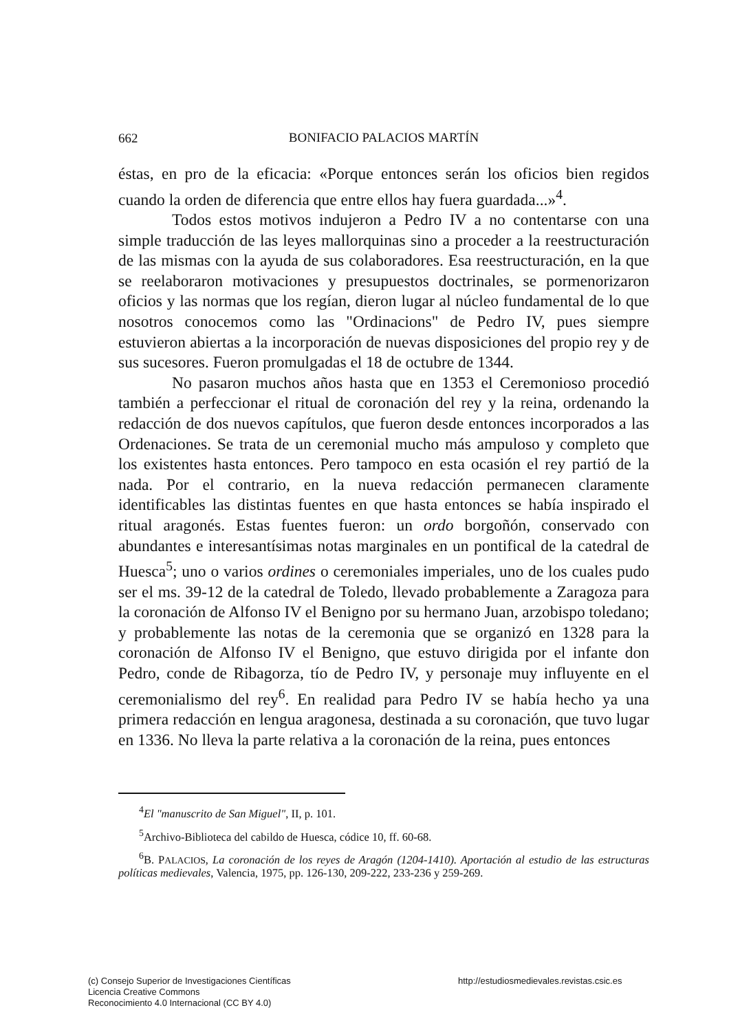662
BONIFACIO PALACIOS MARTÍN
éstas, en pro de la eficacia: «Porque entonces serán los oficios bien regidos cuando la orden de diferencia que entre ellos hay fuera guardada...»<sup>4</sup>.
Todos estos motivos indujeron a Pedro IV a no contentarse con una simple traducción de las leyes mallorquinas sino a proceder a la reestructuración de las mismas con la ayuda de sus colaboradores. Esa reestructuración, en la que se reelaboraron motivaciones y presupuestos doctrinales, se pormenorizaron oficios y las normas que los regían, dieron lugar al núcleo fundamental de lo que nosotros conocemos como las "Ordinacions" de Pedro IV, pues siempre estuvieron abiertas a la incorporación de nuevas disposiciones del propio rey y de sus sucesores. Fueron promulgadas el 18 de octubre de 1344.
No pasaron muchos años hasta que en 1353 el Ceremonioso procedió también a perfeccionar el ritual de coronación del rey y la reina, ordenando la redacción de dos nuevos capítulos, que fueron desde entonces incorporados a las Ordenaciones. Se trata de un ceremonial mucho más ampuloso y completo que los existentes hasta entonces. Pero tampoco en esta ocasión el rey partió de la nada. Por el contrario, en la nueva redacción permanecen claramente identificables las distintas fuentes en que hasta entonces se había inspirado el ritual aragonés. Estas fuentes fueron: un ordo borgoñón, conservado con abundantes e interesantísimas notas marginales en un pontifical de la catedral de Huesca<sup>5</sup>; uno o varios ordines o ceremoniales imperiales, uno de los cuales pudo ser el ms. 39-12 de la catedral de Toledo, llevado probablemente a Zaragoza para la coronación de Alfonso IV el Benigno por su hermano Juan, arzobispo toledano; y probablemente las notas de la ceremonia que se organizó en 1328 para la coronación de Alfonso IV el Benigno, que estuvo dirigida por el infante don Pedro, conde de Ribagorza, tío de Pedro IV, y personaje muy influyente en el ceremonialismo del rey<sup>6</sup>. En realidad para Pedro IV se había hecho ya una primera redacción en lengua aragonesa, destinada a su coronación, que tuvo lugar en 1336. No lleva la parte relativa a la coronación de la reina, pues entonces
<sup>4</sup> El "manuscrito de San Miguel", II, p. 101.
<sup>5</sup> Archivo-Biblioteca del cabildo de Huesca, códice 10, ff. 60-68.
<sup>6</sup>B. PALACIOS, La coronación de los reyes de Aragón (1204-1410). Aportación al estudio de las estructuras políticas medievales, Valencia, 1975, pp. 126-130, 209-222, 233-236 y 259-269.
(c) Consejo Superior de Investigaciones Científicas
Licencia Creative Commons
Reconocimiento 4.0 Internacional (CC BY 4.0)
http://estudiosmedievales.revistas.csic.es